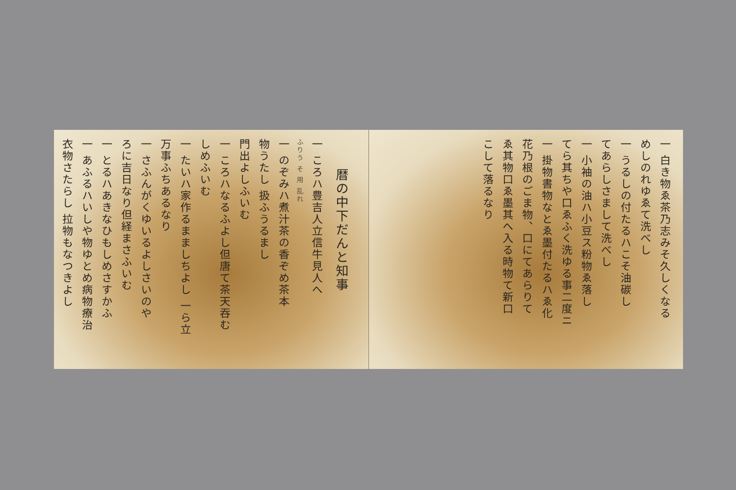一 白き物ゑ茶乃志みそ久しくなる
めしのれゆゑて洗べし
一 うるしの付たるハこそ油碳し
てあらしさまして洗べし
一 小袖の油ハ小豆ス粉物ゑ落し
てら其ちや口ゑふく洗ゆる事二度ニ
一 掛物書物なとゑ墨付たるハゑ化
花乃根のごま物、口にてあらりて
ゑ其物口ゑ墨其へ入る時物て新口
こして落るなり
暦の中下だんと知事
一 ころハ豊吉人立信牛見人へ
ふりう そ 用 乱れ
一 のぞみハ煮汁茶の香ぞめ茶本
物うたし 扱ふうるまし
門出よしふいむ
一 ころハなるふよし但唐て茶天吞む
しめふいむ
一 たいハ家作るまましちよし 一ら立
万事ふちあるなり
一 さふんがくゆいるよしさいのや
ろに吉日なり但経まさふいむ
一 とるハあきなひもしめさすかふ
一 あふるハいしや物ゆとめ病物療治
衣物さたらし 拉物もなつきよし